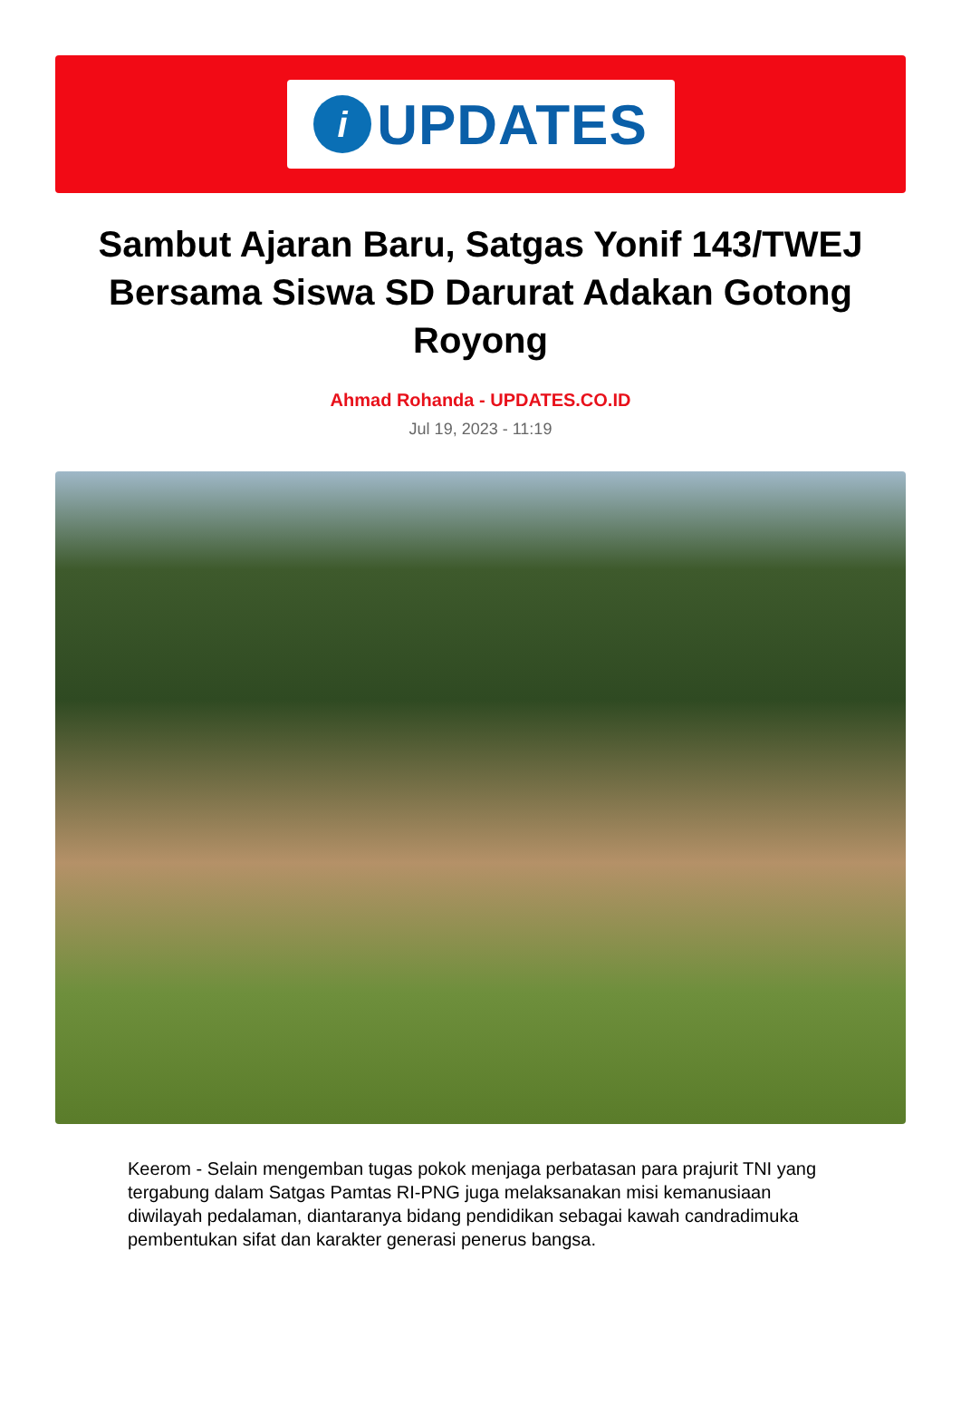i
UPDATES
Sambut Ajaran Baru, Satgas Yonif 143/TWEJ Bersama Siswa SD Darurat Adakan Gotong Royong
Ahmad Rohanda - UPDATES.CO.ID
Jul 19, 2023 - 11:19
Keerom - Selain mengemban tugas pokok menjaga perbatasan para prajurit TNI yang tergabung dalam Satgas Pamtas RI-PNG juga melaksanakan misi kemanusiaan diwilayah pedalaman, diantaranya bidang pendidikan sebagai kawah candradimuka pembentukan sifat dan karakter generasi penerus bangsa.